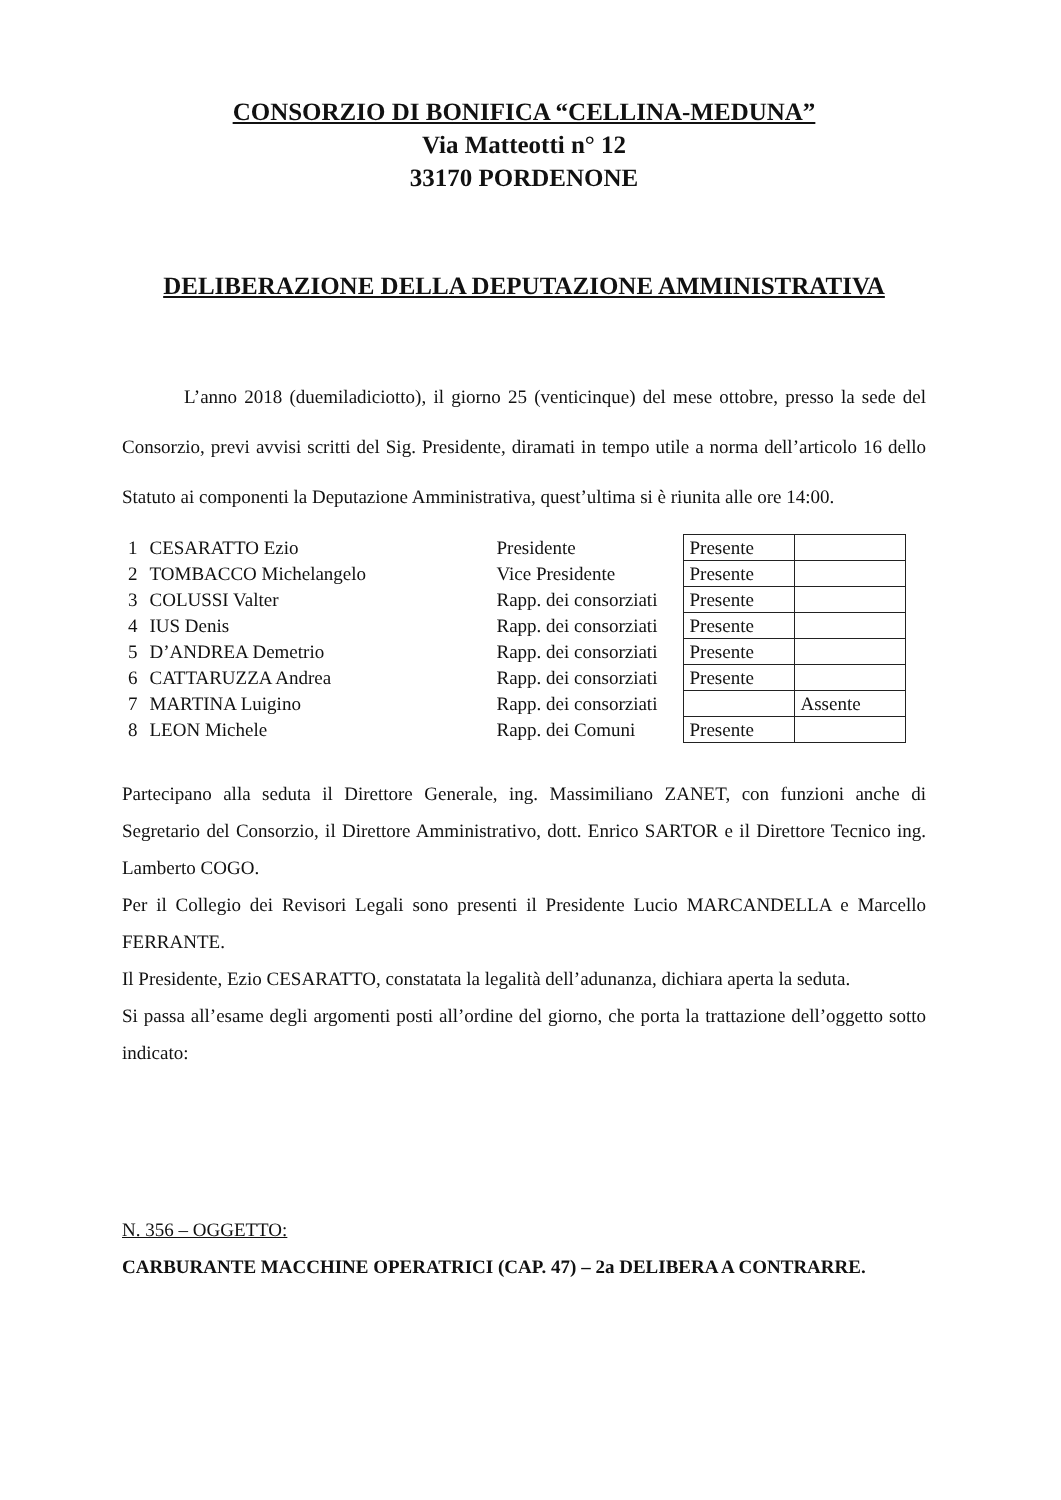CONSORZIO DI BONIFICA “CELLINA-MEDUNA”
Via Matteotti n° 12
33170 PORDENONE
DELIBERAZIONE DELLA DEPUTAZIONE AMMINISTRATIVA
L’anno 2018 (duemiladiciotto), il giorno 25 (venticinque) del mese ottobre, presso la sede del Consorzio, previ avvisi scritti del Sig. Presidente, diramati in tempo utile a norma dell’articolo 16 dello Statuto ai componenti la Deputazione Amministrativa, quest’ultima si è riunita alle ore 14:00.
| 1 | CESARATTO Ezio | Presidente | Presente | |
| 2 | TOMBACCO Michelangelo | Vice Presidente | Presente | |
| 3 | COLUSSI Valter | Rapp. dei consorziati | Presente | |
| 4 | IUS Denis | Rapp. dei consorziati | Presente | |
| 5 | D’ANDREA Demetrio | Rapp. dei consorziati | Presente | |
| 6 | CATTARUZZA Andrea | Rapp. dei consorziati | Presente | |
| 7 | MARTINA Luigino | Rapp. dei consorziati | | Assente |
| 8 | LEON Michele | Rapp. dei Comuni | Presente | |
Partecipano alla seduta il Direttore Generale, ing. Massimiliano ZANET, con funzioni anche di Segretario del Consorzio, il Direttore Amministrativo, dott. Enrico SARTOR e il Direttore Tecnico ing. Lamberto COGO.
Per il Collegio dei Revisori Legali sono presenti il Presidente Lucio MARCANDELLA e Marcello FERRANTE.
Il Presidente, Ezio CESARATTO, constatata la legalità dell’adunanza, dichiara aperta la seduta.
Si passa all’esame degli argomenti posti all’ordine del giorno, che porta la trattazione dell’oggetto sotto indicato:
N. 356 – OGGETTO:
CARBURANTE MACCHINE OPERATRICI (CAP. 47) – 2a DELIBERA A CONTRARRE.